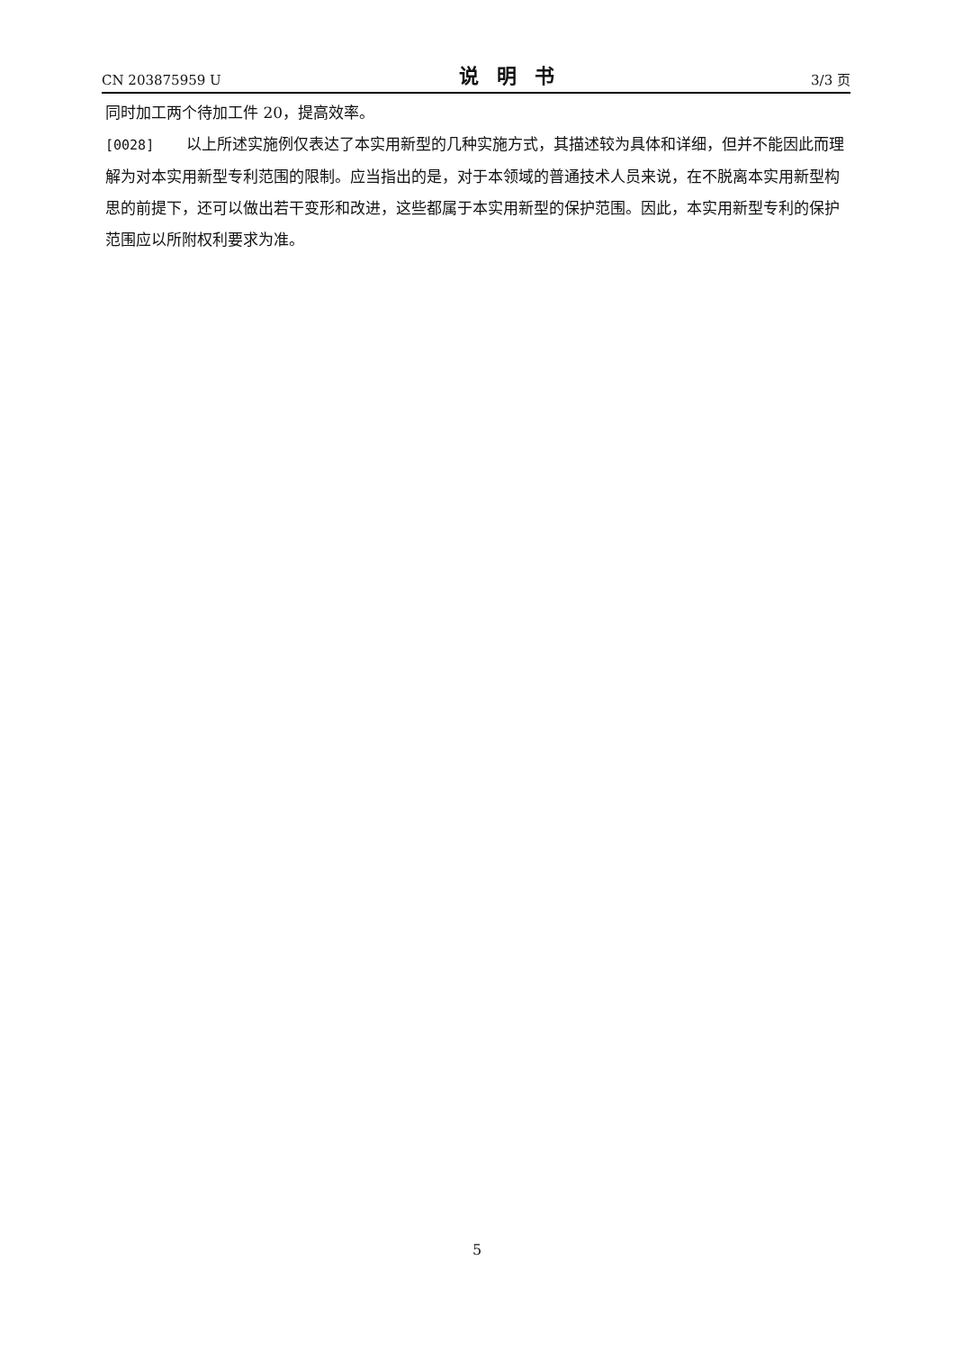CN 203875959 U 说明书 3/3 页
同时加工两个待加工件 20，提高效率。
[0028] 以上所述实施例仅表达了本实用新型的几种实施方式，其描述较为具体和详细，但并不能因此而理解为对本实用新型专利范围的限制。应当指出的是，对于本领域的普通技术人员来说，在不脱离本实用新型构思的前提下，还可以做出若干变形和改进，这些都属于本实用新型的保护范围。因此，本实用新型专利的保护范围应以所附权利要求为准。
5